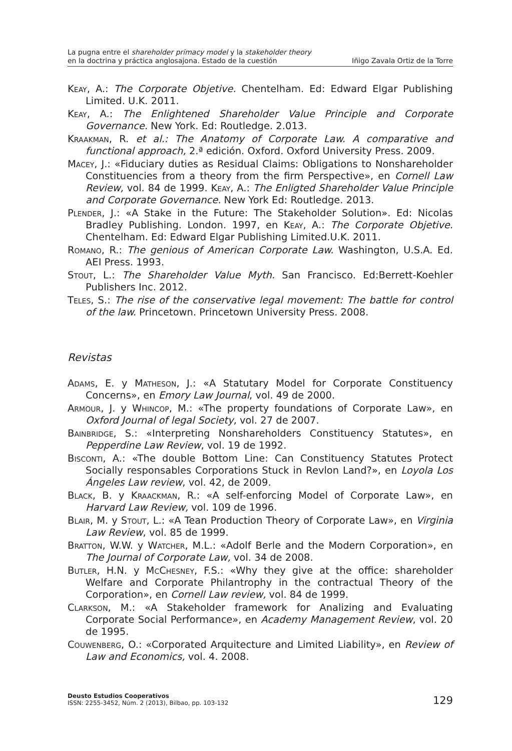La pugna entre el shareholder primacy model y la stakeholder theory
en la doctrina y práctica anglosajona. Estado de la cuestión
Iñigo Zavala Ortiz de la Torre
Keay, A.: The Corporate Objetive. Chentelham. Ed: Edward Elgar Publishing Limited. U.K. 2011.
Keay, A.: The Enlightened Shareholder Value Principle and Corporate Governance. New York. Ed: Routledge. 2.013.
Kraakman, R. et al.: The Anatomy of Corporate Law. A comparative and functional approach, 2.ª edición. Oxford. Oxford University Press. 2009.
Macey, J.: «Fiduciary duties as Residual Claims: Obligations to Nonshareholder Constituencies from a theory from the firm Perspective», en Cornell Law Review, vol. 84 de 1999. Keay, A.: The Enligted Shareholder Value Principle and Corporate Governance. New York Ed: Routledge. 2013.
Plender, J.: «A Stake in the Future: The Stakeholder Solution». Ed: Nicolas Bradley Publishing. London. 1997, en Keay, A.: The Corporate Objetive. Chentelham. Ed: Edward Elgar Publishing Limited.U.K. 2011.
Romano, R.: The genious of American Corporate Law. Washington, U.S.A. Ed. AEI Press. 1993.
Stout, L.: The Shareholder Value Myth. San Francisco. Ed:Berrett-Koehler Publishers Inc. 2012.
Teles, S.: The rise of the conservative legal movement: The battle for control of the law. Princetown. Princetown University Press. 2008.
Revistas
Adams, E. y Matheson, J.: «A Statutary Model for Corporate Constituency Concerns», en Emory Law Journal, vol. 49 de 2000.
Armour, J. y Whincop, M.: «The property foundations of Corporate Law», en Oxford Journal of legal Society, vol. 27 de 2007.
Bainbridge, S.: «Interpreting Nonshareholders Constituency Statutes», en Pepperdine Law Review, vol. 19 de 1992.
Bisconti, A.: «The double Bottom Line: Can Constituency Statutes Protect Socially responsables Corporations Stuck in Revlon Land?», en Loyola Los Ángeles Law review, vol. 42, de 2009.
Black, B. y Kraackman, R.: «A self-enforcing Model of Corporate Law», en Harvard Law Review, vol. 109 de 1996.
Blair, M. y Stout, L.: «A Tean Production Theory of Corporate Law», en Virginia Law Review, vol. 85 de 1999.
Bratton, W.W. y Watcher, M.L.: «Adolf Berle and the Modern Corporation», en The Journal of Corporate Law, vol. 34 de 2008.
Butler, H.N. y McChesney, F.S.: «Why they give at the office: shareholder Welfare and Corporate Philantrophy in the contractual Theory of the Corporation», en Cornell Law review, vol. 84 de 1999.
Clarkson, M.: «A Stakeholder framework for Analizing and Evaluating Corporate Social Performance», en Academy Management Review, vol. 20 de 1995.
Couwenberg, O.: «Corporated Arquitecture and Limited Liability», en Review of Law and Economics, vol. 4. 2008.
Deusto Estudios Cooperativos
ISSN: 2255-3452, Núm. 2 (2013), Bilbao, pp. 103-132
129